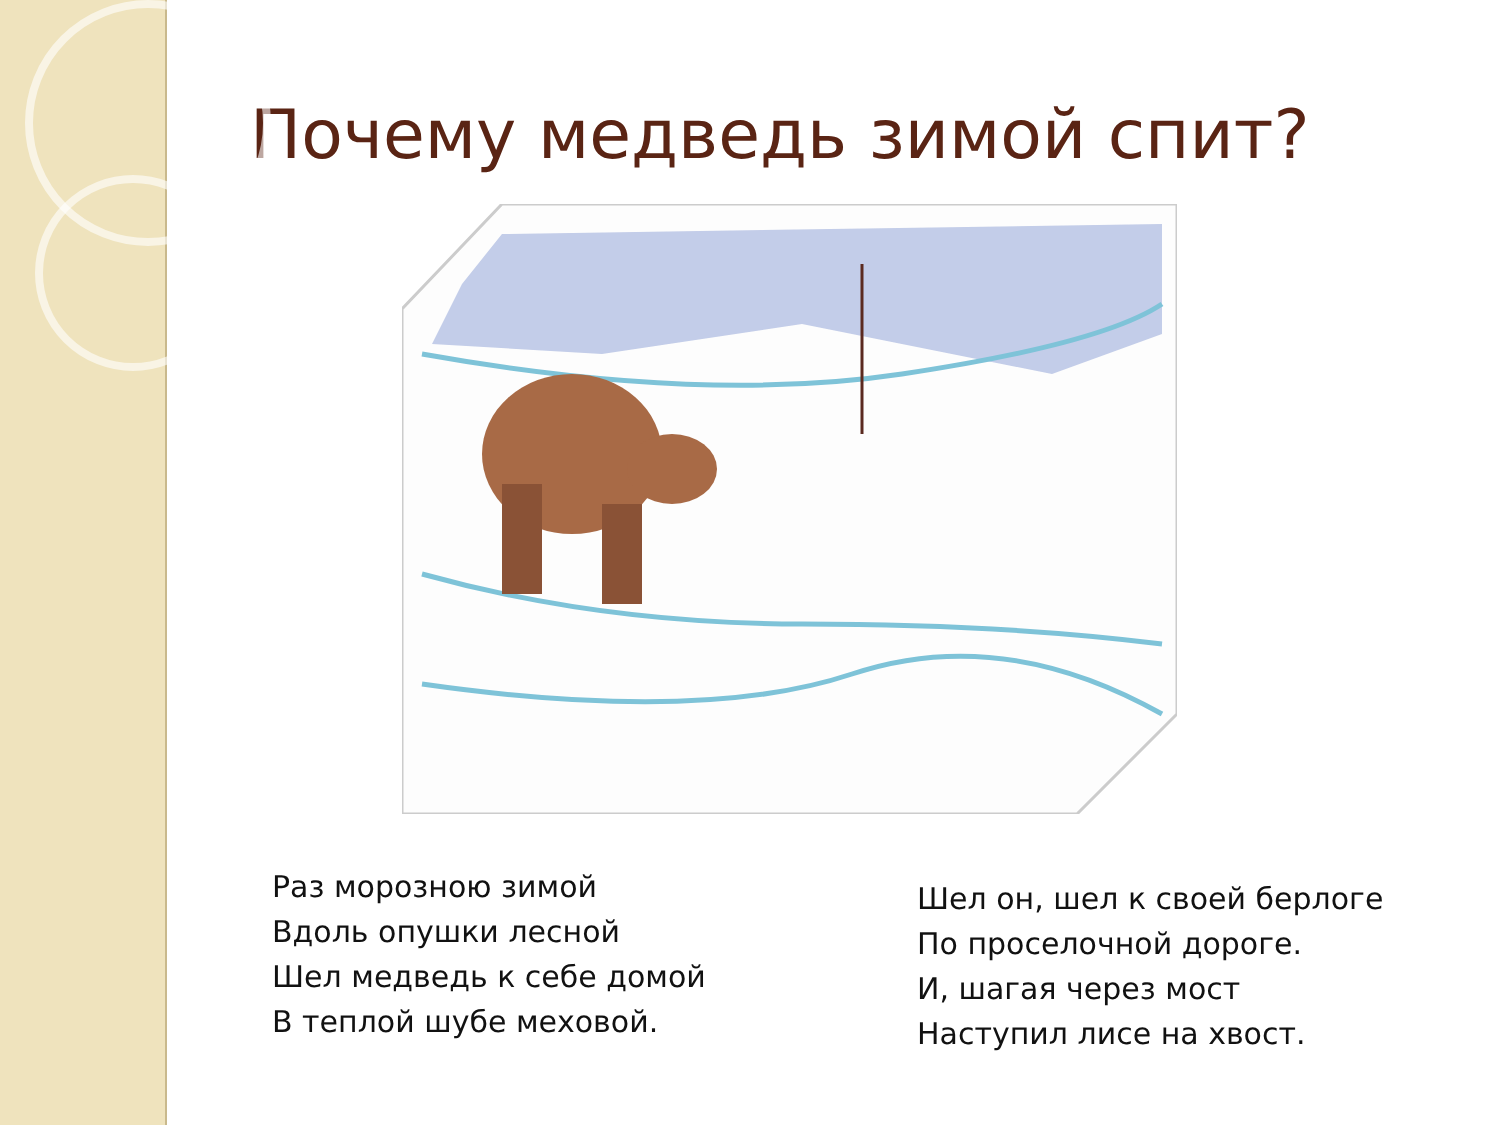Почему медведь зимой спит?
Раз морозною зимой
Вдоль опушки лесной
Шел медведь к себе домой
В теплой шубе меховой.
Шел он, шел к своей берлоге
По проселочной дороге.
И, шагая через мост
Наступил лисе на хвост.